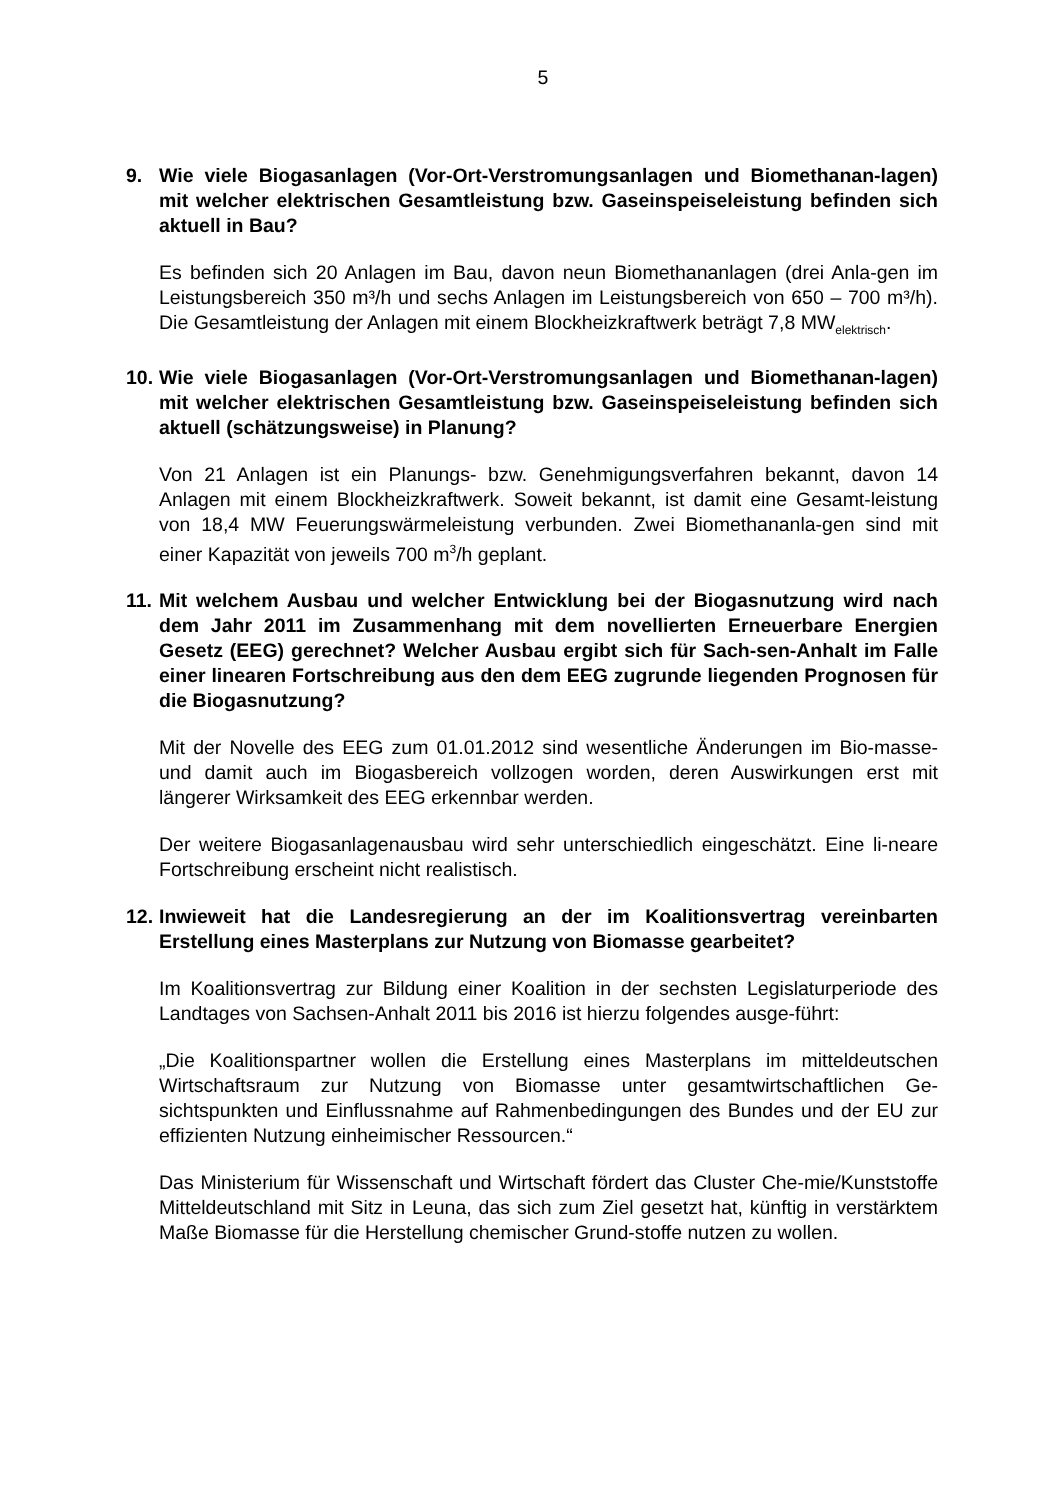5
9. Wie viele Biogasanlagen (Vor-Ort-Verstromungsanlagen und Biomethanan-lagen) mit welcher elektrischen Gesamtleistung bzw. Gaseinspeiseleistung befinden sich aktuell in Bau?
Es befinden sich 20 Anlagen im Bau, davon neun Biomethananlagen (drei Anla-gen im Leistungsbereich 350 m³/h und sechs Anlagen im Leistungsbereich von 650 – 700 m³/h). Die Gesamtleistung der Anlagen mit einem Blockheizkraftwerk beträgt 7,8 MW<sub>elektrisch</sub>.
10. Wie viele Biogasanlagen (Vor-Ort-Verstromungsanlagen und Biomethanan-lagen) mit welcher elektrischen Gesamtleistung bzw. Gaseinspeiseleistung befinden sich aktuell (schätzungsweise) in Planung?
Von 21 Anlagen ist ein Planungs- bzw. Genehmigungsverfahren bekannt, davon 14 Anlagen mit einem Blockheizkraftwerk. Soweit bekannt, ist damit eine Gesamt-leistung von 18,4 MW Feuerungswärmeleistung verbunden. Zwei Biomethananla-gen sind mit einer Kapazität von jeweils 700 m<sup>3</sup>/h geplant.
11. Mit welchem Ausbau und welcher Entwicklung bei der Biogasnutzung wird nach dem Jahr 2011 im Zusammenhang mit dem novellierten Erneuerbare Energien Gesetz (EEG) gerechnet? Welcher Ausbau ergibt sich für Sach-sen-Anhalt im Falle einer linearen Fortschreibung aus den dem EEG zugrunde liegenden Prognosen für die Biogasnutzung?
Mit der Novelle des EEG zum 01.01.2012 sind wesentliche Änderungen im Bio-masse- und damit auch im Biogasbereich vollzogen worden, deren Auswirkungen erst mit längerer Wirksamkeit des EEG erkennbar werden.
Der weitere Biogasanlagenausbau wird sehr unterschiedlich eingeschätzt. Eine li-neare Fortschreibung erscheint nicht realistisch.
12. Inwieweit hat die Landesregierung an der im Koalitionsvertrag vereinbarten Erstellung eines Masterplans zur Nutzung von Biomasse gearbeitet?
Im Koalitionsvertrag zur Bildung einer Koalition in der sechsten Legislaturperiode des Landtages von Sachsen-Anhalt 2011 bis 2016 ist hierzu folgendes ausge-führt:
„Die Koalitionspartner wollen die Erstellung eines Masterplans im mitteldeutschen Wirtschaftsraum zur Nutzung von Biomasse unter gesamtwirtschaftlichen Ge-sichtspunkten und Einflussnahme auf Rahmenbedingungen des Bundes und der EU zur effizienten Nutzung einheimischer Ressourcen.“
Das Ministerium für Wissenschaft und Wirtschaft fördert das Cluster Che-mie/Kunststoffe Mitteldeutschland mit Sitz in Leuna, das sich zum Ziel gesetzt hat, künftig in verstärktem Maße Biomasse für die Herstellung chemischer Grund-stoffe nutzen zu wollen.